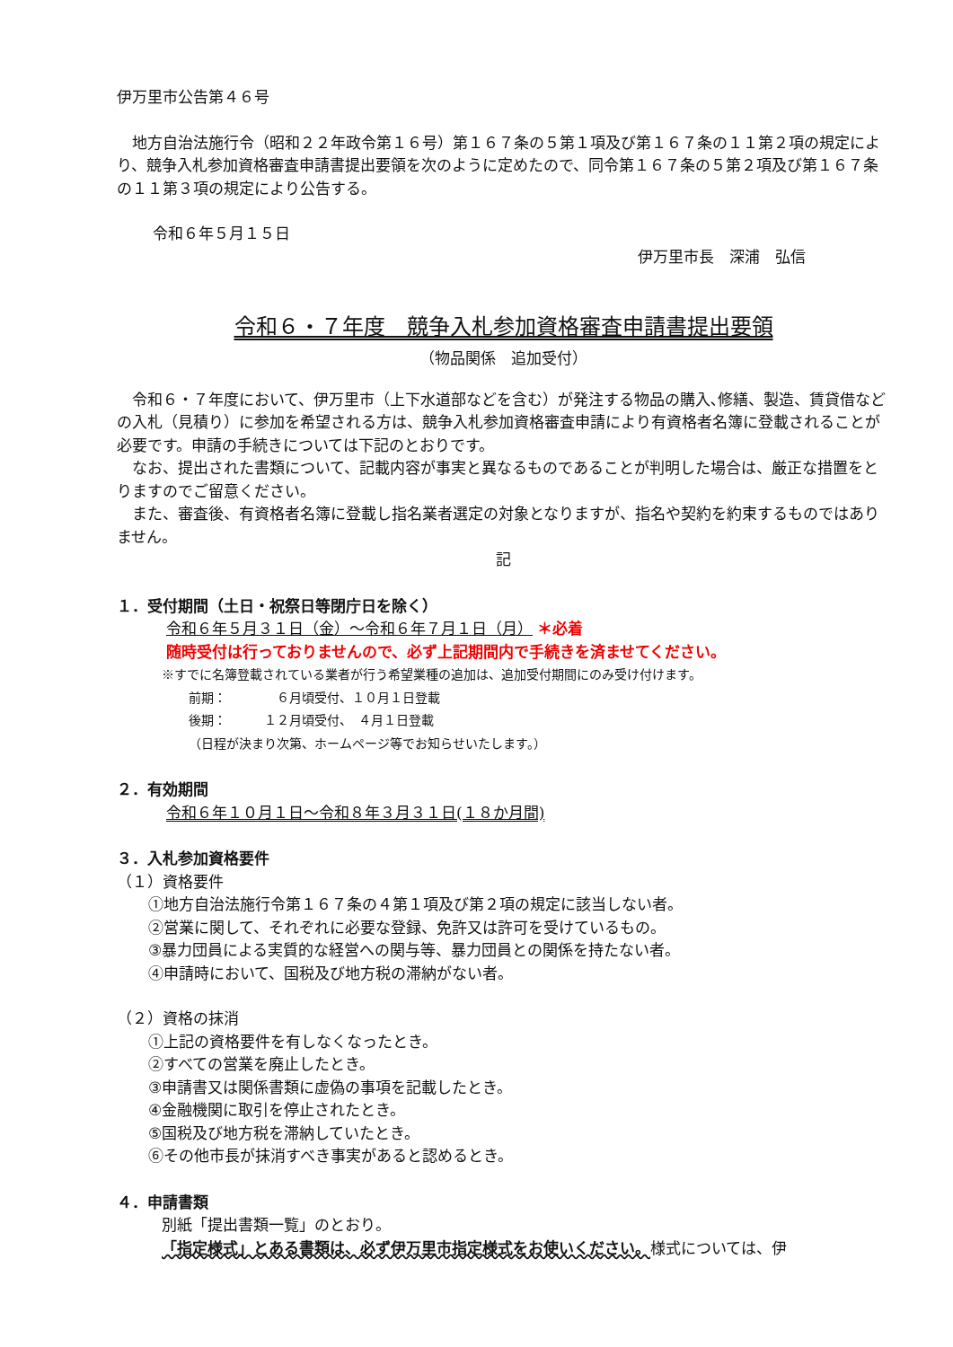伊万里市公告第４６号
地方自治法施行令（昭和２２年政令第１６号）第１６７条の５第１項及び第１６７条の１１第２項の規定により、競争入札参加資格審査申請書提出要領を次のように定めたので、同令第１６７条の５第２項及び第１６７条の１１第３項の規定により公告する。
令和６年５月１５日
伊万里市長　深浦　弘信
令和６・７年度　競争入札参加資格審査申請書提出要領
（物品関係　追加受付）
令和６・７年度において、伊万里市（上下水道部などを含む）が発注する物品の購入､修繕、製造、賃貸借などの入札（見積り）に参加を希望される方は、競争入札参加資格審査申請により有資格者名簿に登載されることが必要です。申請の手続きについては下記のとおりです。
なお、提出された書類について、記載内容が事実と異なるものであることが判明した場合は、厳正な措置をとりますのでご留意ください。
また、審査後、有資格者名簿に登載し指名業者選定の対象となりますが、指名や契約を約束するものではありません。
記
１．受付期間（土日・祝祭日等閉庁日を除く）
令和６年５月３１日（金）～令和６年７月１日（月） ＊必着
随時受付は行っておりませんので、必ず上記期間内で手続きを済ませてください。
※すでに名簿登載されている業者が行う希望業種の追加は、追加受付期間にのみ受け付けます。
前期：　　　　６月頃受付、１０月１日登載
後期：　　　１２月頃受付、　４月１日登載
（日程が決まり次第、ホームページ等でお知らせいたします。）
２．有効期間
令和６年１０月１日～令和８年３月３１日(１８か月間)
３．入札参加資格要件
（１）資格要件
①地方自治法施行令第１６７条の４第１項及び第２項の規定に該当しない者。
②営業に関して、それぞれに必要な登録、免許又は許可を受けているもの。
③暴力団員による実質的な経営への関与等、暴力団員との関係を持たない者。
④申請時において、国税及び地方税の滞納がない者。
（２）資格の抹消
①上記の資格要件を有しなくなったとき。
②すべての営業を廃止したとき。
③申請書又は関係書類に虚偽の事項を記載したとき。
④金融機関に取引を停止されたとき。
⑤国税及び地方税を滞納していたとき。
⑥その他市長が抹消すべき事実があると認めるとき。
４．申請書類
別紙「提出書類一覧」のとおり。
「指定様式」とある書類は、必ず伊万里市指定様式をお使いください。様式については、伊